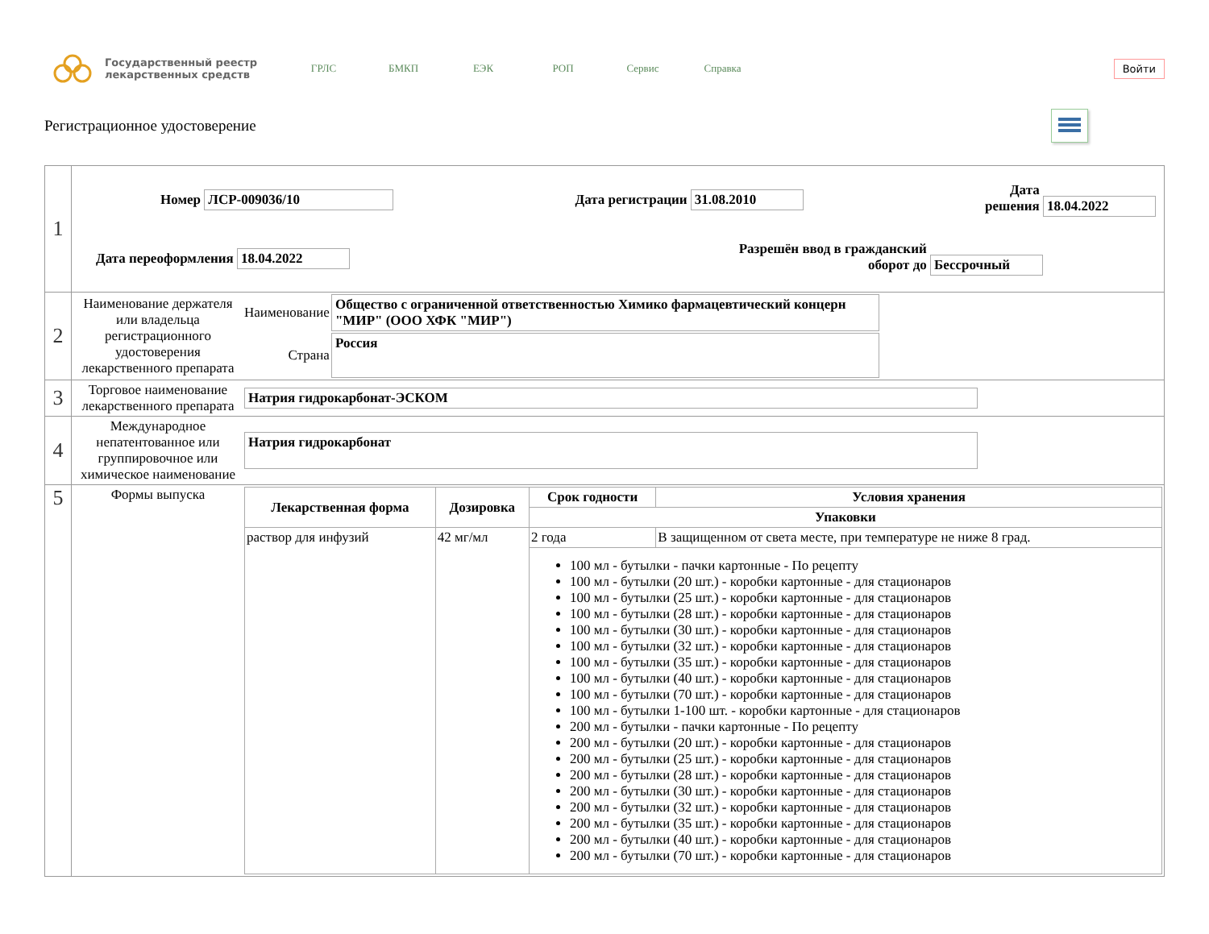Государственный реестр
лекарственных средств
ГРЛС БМКП ЕЭК РОП Сервис Справка
Войти
Регистрационное удостоверение
| 1 | Номер ЛСР-009036/10 Дата регистрации 31.08.2010 Дата решения 18.04.2022 Дата переоформления 18.04.2022 Разрешён ввод в гражданский оборот до Бессрочный |
| 2 | / Наименование держателя или владельца регистрационного удостоверения лекарственного препарата / Наименование / Общество с ограниченной ответственностью Химико фармацевтический концерн "МИР" (ООО ХФК "МИР") / / / Страна / Россия / |
| 3 | / Торговое наименование лекарственного препарата / Натрия гидрокарбонат-ЭСКОМ / |
| 4 | / Международное непатентованное или группировочное или химическое наименование / Натрия гидрокарбонат / |
| 5 | / Формы выпуска / / Лекарственная форма / Дозировка / Срок годности / Условия хранения / / --- / --- / --- / --- / / / / Упаковки / / / раствор для инфузий / 42 мг/мл / 2 года / В защищенном от света месте, при температуре не ниже 8 град. / / / / 100 мл - бутылки - пачки картонные - По рецепту 100 мл - бутылки (20 шт.) - коробки картонные - для стационаров 100 мл - бутылки (25 шт.) - коробки картонные - для стационаров 100 мл - бутылки (28 шт.) - коробки картонные - для стационаров 100 мл - бутылки (30 шт.) - коробки картонные - для стационаров 100 мл - бутылки (32 шт.) - коробки картонные - для стационаров 100 мл - бутылки (35 шт.) - коробки картонные - для стационаров 100 мл - бутылки (40 шт.) - коробки картонные - для стационаров 100 мл - бутылки (70 шт.) - коробки картонные - для стационаров 100 мл - бутылки 1-100 шт. - коробки картонные - для стационаров 200 мл - бутылки - пачки картонные - По рецепту 200 мл - бутылки (20 шт.) - коробки картонные - для стационаров 200 мл - бутылки (25 шт.) - коробки картонные - для стационаров 200 мл - бутылки (28 шт.) - коробки картонные - для стационаров 200 мл - бутылки (30 шт.) - коробки картонные - для стационаров 200 мл - бутылки (32 шт.) - коробки картонные - для стационаров 200 мл - бутылки (35 шт.) - коробки картонные - для стационаров 200 мл - бутылки (40 шт.) - коробки картонные - для стационаров 200 мл - бутылки (70 шт.) - коробки картонные - для стационаров / / / |